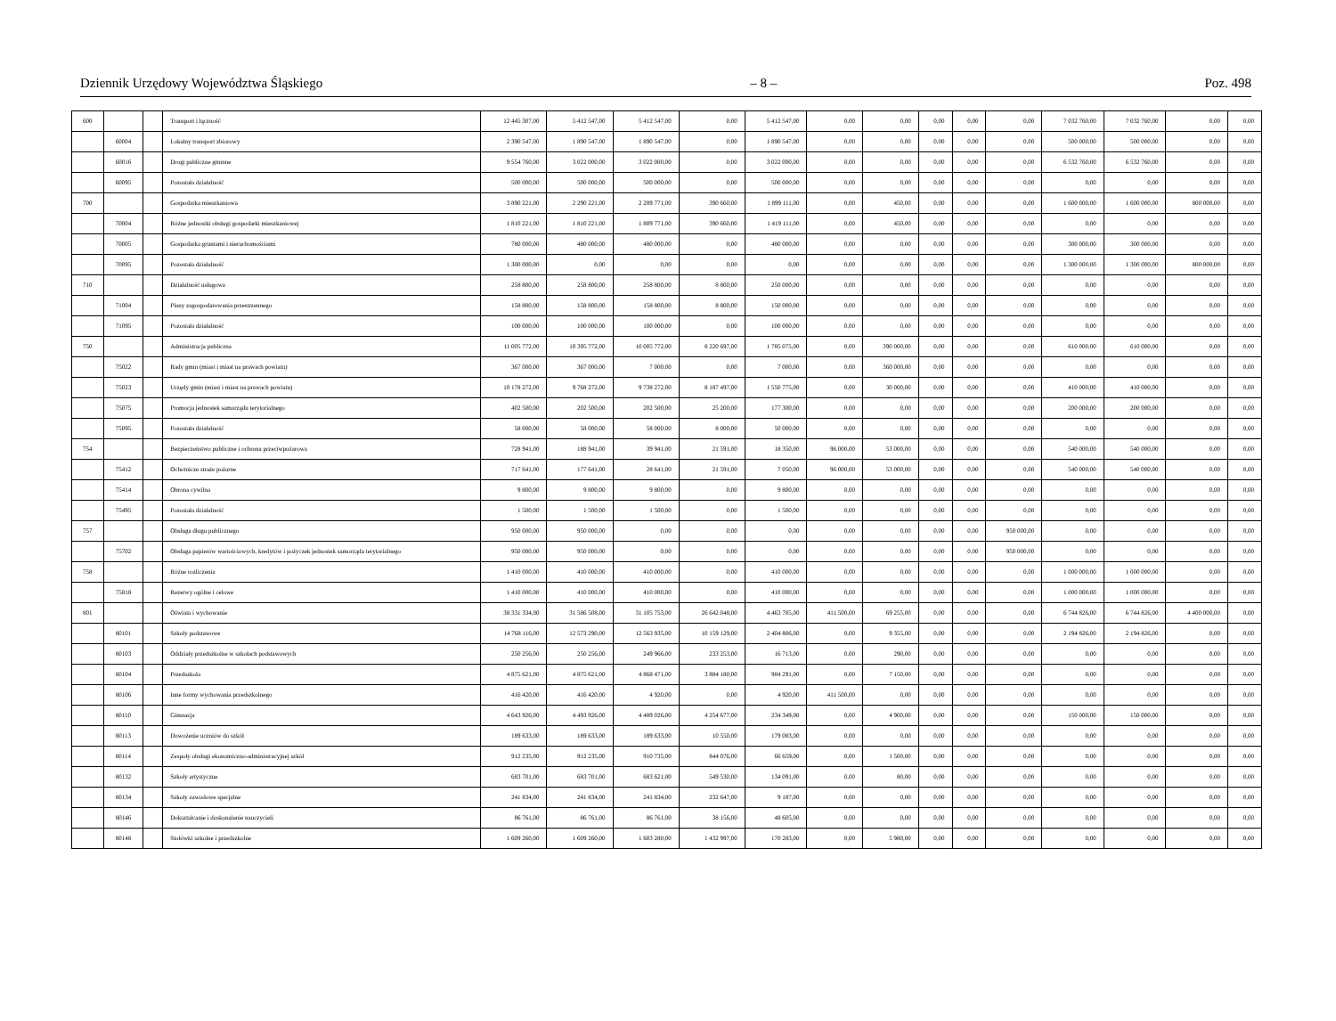Dziennik Urzędowy Województwa Śląskiego – 8 – Poz. 498
| 600 | | | Transport i łączność | 12 445 307,00 | 5 412 547,00 | 5 412 547,00 | 0,00 | 5 412 547,00 | 0,00 | 0,00 | 0,00 | 0,00 | 0,00 | 7 032 760,00 | 7 032 760,00 | 0,00 | 0,00 |
| | 60004 | | Lokalny transport zbiorowy | 2 390 547,00 | 1 890 547,00 | 1 890 547,00 | 0,00 | 1 890 547,00 | 0,00 | 0,00 | 0,00 | 0,00 | 0,00 | 500 000,00 | 500 000,00 | 0,00 | 0,00 |
| | 60016 | | Drogi publiczne gminne | 9 554 760,00 | 3 022 000,00 | 3 022 000,00 | 0,00 | 3 022 000,00 | 0,00 | 0,00 | 0,00 | 0,00 | 0,00 | 6 532 760,00 | 6 532 760,00 | 0,00 | 0,00 |
| | 60095 | | Pozostała działalność | 500 000,00 | 500 000,00 | 500 000,00 | 0,00 | 500 000,00 | 0,00 | 0,00 | 0,00 | 0,00 | 0,00 | 0,00 | 0,00 | 0,00 | 0,00 |
| 700 | | | Gospodarka mieszkaniowa | 3 890 221,00 | 2 290 221,00 | 2 289 771,00 | 390 660,00 | 1 899 111,00 | 0,00 | 450,00 | 0,00 | 0,00 | 0,00 | 1 600 000,00 | 1 600 000,00 | 800 000,00 | 0,00 |
| | 70004 | | Różne jednostki obsługi gospodarki mieszkaniowej | 1 810 221,00 | 1 810 221,00 | 1 809 771,00 | 390 660,00 | 1 419 111,00 | 0,00 | 450,00 | 0,00 | 0,00 | 0,00 | 0,00 | 0,00 | 0,00 | 0,00 |
| | 70005 | | Gospodarka gruntami i nieruchomościami | 780 000,00 | 480 000,00 | 480 000,00 | 0,00 | 480 000,00 | 0,00 | 0,00 | 0,00 | 0,00 | 0,00 | 300 000,00 | 300 000,00 | 0,00 | 0,00 |
| | 70095 | | Pozostała działalność | 1 300 000,00 | 0,00 | 0,00 | 0,00 | 0,00 | 0,00 | 0,00 | 0,00 | 0,00 | 0,00 | 1 300 000,00 | 1 300 000,00 | 800 000,00 | 0,00 |
| 710 | | | Działalność usługowa | 258 800,00 | 258 800,00 | 258 800,00 | 8 800,00 | 250 000,00 | 0,00 | 0,00 | 0,00 | 0,00 | 0,00 | 0,00 | 0,00 | 0,00 | 0,00 |
| | 71004 | | Plany zagospodarowania przestrzennego | 158 800,00 | 158 800,00 | 158 800,00 | 8 800,00 | 150 000,00 | 0,00 | 0,00 | 0,00 | 0,00 | 0,00 | 0,00 | 0,00 | 0,00 | 0,00 |
| | 71095 | | Pozostała działalność | 100 000,00 | 100 000,00 | 100 000,00 | 0,00 | 100 000,00 | 0,00 | 0,00 | 0,00 | 0,00 | 0,00 | 0,00 | 0,00 | 0,00 | 0,00 |
| 750 | | | Administracja publiczna | 11 005 772,00 | 10 395 772,00 | 10 005 772,00 | 8 220 697,00 | 1 785 075,00 | 0,00 | 390 000,00 | 0,00 | 0,00 | 0,00 | 610 000,00 | 610 000,00 | 0,00 | 0,00 |
| | 75022 | | Rady gmin (miast i miast na prawach powiatu) | 367 000,00 | 367 000,00 | 7 000,00 | 0,00 | 7 000,00 | 0,00 | 360 000,00 | 0,00 | 0,00 | 0,00 | 0,00 | 0,00 | 0,00 | 0,00 |
| | 75023 | | Urzędy gmin (miast i miast na prawach powiatu) | 10 178 272,00 | 9 768 272,00 | 9 738 272,00 | 8 187 497,00 | 1 550 775,00 | 0,00 | 30 000,00 | 0,00 | 0,00 | 0,00 | 410 000,00 | 410 000,00 | 0,00 | 0,00 |
| | 75075 | | Promocja jednostek samorządu terytorialnego | 402 500,00 | 202 500,00 | 202 500,00 | 25 200,00 | 177 300,00 | 0,00 | 0,00 | 0,00 | 0,00 | 0,00 | 200 000,00 | 200 000,00 | 0,00 | 0,00 |
| | 75095 | | Pozostała działalność | 58 000,00 | 58 000,00 | 58 000,00 | 8 000,00 | 50 000,00 | 0,00 | 0,00 | 0,00 | 0,00 | 0,00 | 0,00 | 0,00 | 0,00 | 0,00 |
| 754 | | | Bezpieczeństwo publiczne i ochrona przeciwpożarowa | 728 941,00 | 188 941,00 | 39 941,00 | 21 591,00 | 18 350,00 | 96 000,00 | 53 000,00 | 0,00 | 0,00 | 0,00 | 540 000,00 | 540 000,00 | 0,00 | 0,00 |
| | 75412 | | Ochotnicze straże pożarne | 717 641,00 | 177 641,00 | 28 641,00 | 21 591,00 | 7 050,00 | 96 000,00 | 53 000,00 | 0,00 | 0,00 | 0,00 | 540 000,00 | 540 000,00 | 0,00 | 0,00 |
| | 75414 | | Obrona cywilna | 9 800,00 | 9 800,00 | 9 800,00 | 0,00 | 9 800,00 | 0,00 | 0,00 | 0,00 | 0,00 | 0,00 | 0,00 | 0,00 | 0,00 | 0,00 |
| | 75495 | | Pozostała działalność | 1 500,00 | 1 500,00 | 1 500,00 | 0,00 | 1 500,00 | 0,00 | 0,00 | 0,00 | 0,00 | 0,00 | 0,00 | 0,00 | 0,00 | 0,00 |
| 757 | | | Obsługa długu publicznego | 950 000,00 | 950 000,00 | 0,00 | 0,00 | 0,00 | 0,00 | 0,00 | 0,00 | 0,00 | 950 000,00 | 0,00 | 0,00 | 0,00 | 0,00 |
| | 75702 | | Obsługa papierów wartościowych, kredytów i pożyczek jednostek samorządu terytorialnego | 950 000,00 | 950 000,00 | 0,00 | 0,00 | 0,00 | 0,00 | 0,00 | 0,00 | 0,00 | 950 000,00 | 0,00 | 0,00 | 0,00 | 0,00 |
| 758 | | | Różne rozliczenia | 1 410 000,00 | 410 000,00 | 410 000,00 | 0,00 | 410 000,00 | 0,00 | 0,00 | 0,00 | 0,00 | 0,00 | 1 000 000,00 | 1 000 000,00 | 0,00 | 0,00 |
| | 75818 | | Rezerwy ogólne i celowe | 1 410 000,00 | 410 000,00 | 410 000,00 | 0,00 | 410 000,00 | 0,00 | 0,00 | 0,00 | 0,00 | 0,00 | 1 000 000,00 | 1 000 000,00 | 0,00 | 0,00 |
| 801 | | | Oświata i wychowanie | 38 331 334,00 | 31 586 508,00 | 31 105 753,00 | 26 642 048,00 | 4 463 705,00 | 411 500,00 | 69 255,00 | 0,00 | 0,00 | 0,00 | 6 744 826,00 | 6 744 826,00 | 4 400 000,00 | 0,00 |
| | 80101 | | Szkoły podstawowe | 14 768 116,00 | 12 573 290,00 | 12 563 935,00 | 10 159 129,00 | 2 404 806,00 | 0,00 | 9 355,00 | 0,00 | 0,00 | 0,00 | 2 194 826,00 | 2 194 826,00 | 0,00 | 0,00 |
| | 80103 | | Oddziały przedszkolne w szkołach podstawowych | 250 256,00 | 250 256,00 | 249 966,00 | 233 253,00 | 16 713,00 | 0,00 | 290,00 | 0,00 | 0,00 | 0,00 | 0,00 | 0,00 | 0,00 | 0,00 |
| | 80104 | | Przedszkola | 4 875 621,00 | 4 875 621,00 | 4 868 471,00 | 3 884 180,00 | 984 291,00 | 0,00 | 7 150,00 | 0,00 | 0,00 | 0,00 | 0,00 | 0,00 | 0,00 | 0,00 |
| | 80106 | | Inne formy wychowania przedszkolnego | 416 420,00 | 416 420,00 | 4 920,00 | 0,00 | 4 920,00 | 411 500,00 | 0,00 | 0,00 | 0,00 | 0,00 | 0,00 | 0,00 | 0,00 | 0,00 |
| | 80110 | | Gimnazja | 4 643 926,00 | 4 493 926,00 | 4 489 026,00 | 4 254 677,00 | 234 349,00 | 0,00 | 4 900,00 | 0,00 | 0,00 | 0,00 | 150 000,00 | 150 000,00 | 0,00 | 0,00 |
| | 80113 | | Dowożenie uczniów do szkół | 189 633,00 | 189 633,00 | 189 633,00 | 10 550,00 | 179 083,00 | 0,00 | 0,00 | 0,00 | 0,00 | 0,00 | 0,00 | 0,00 | 0,00 | 0,00 |
| | 80114 | | Zespoły obsługi ekonomiczno-administracyjnej szkół | 912 235,00 | 912 235,00 | 910 735,00 | 844 076,00 | 66 659,00 | 0,00 | 1 500,00 | 0,00 | 0,00 | 0,00 | 0,00 | 0,00 | 0,00 | 0,00 |
| | 80132 | | Szkoły artystyczne | 683 701,00 | 683 701,00 | 683 621,00 | 549 530,00 | 134 091,00 | 0,00 | 80,00 | 0,00 | 0,00 | 0,00 | 0,00 | 0,00 | 0,00 | 0,00 |
| | 80134 | | Szkoły zawodowe specjalne | 241 834,00 | 241 834,00 | 241 834,00 | 232 647,00 | 9 187,00 | 0,00 | 0,00 | 0,00 | 0,00 | 0,00 | 0,00 | 0,00 | 0,00 | 0,00 |
| | 80146 | | Dokształcanie i doskonalenie nauczycieli | 86 761,00 | 86 761,00 | 86 761,00 | 38 156,00 | 48 605,00 | 0,00 | 0,00 | 0,00 | 0,00 | 0,00 | 0,00 | 0,00 | 0,00 | 0,00 |
| | 80148 | | Stołówki szkolne i przedszkolne | 1 609 260,00 | 1 609 260,00 | 1 603 280,00 | 1 432 997,00 | 170 283,00 | 0,00 | 5 980,00 | 0,00 | 0,00 | 0,00 | 0,00 | 0,00 | 0,00 | 0,00 |